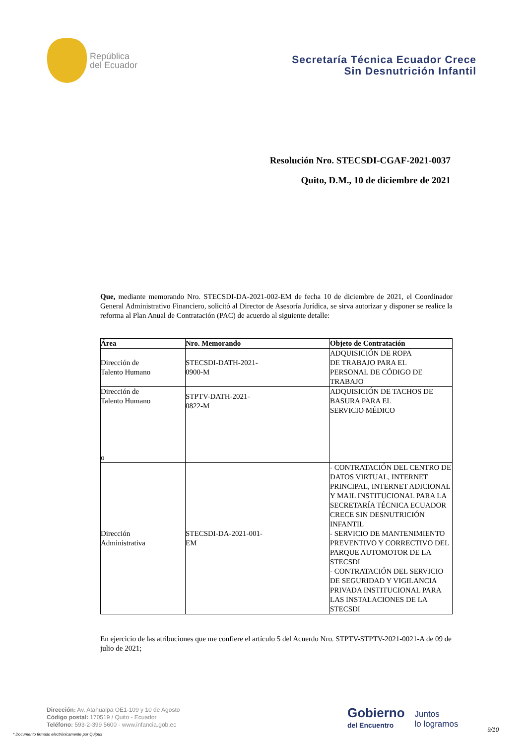República
del Ecuador
Secretaría Técnica Ecuador Crece
Sin Desnutrición Infantil
Resolución Nro. STECSDI-CGAF-2021-0037
Quito, D.M., 10 de diciembre de 2021
Que, mediante memorando Nro. STECSDI-DA-2021-002-EM de fecha 10 de diciembre de 2021, el Coordinador General Administrativo Financiero, solicitó al Director de Asesoría Jurídica, se sirva autorizar y disponer se realice la reforma al Plan Anual de Contratación (PAC) de acuerdo al siguiente detalle:
| Área | Nro. Memorando | Objeto de Contratación |
| --- | --- | --- |
| Dirección de Talento Humano | STECSDI-DATH-2021- 0900-M | ADQUISICIÓN DE ROPA DE TRABAJO PARA EL PERSONAL DE CÓDIGO DE TRABAJO |
| Dirección de Talento Humano o | STPTV-DATH-2021- 0822-M | ADQUISICIÓN DE TACHOS DE BASURA PARA EL SERVICIO MÉDICO |
| Dirección Administrativa | STECSDI-DA-2021-001- EM | - CONTRATACIÓN DEL CENTRO DE DATOS VIRTUAL, INTERNET PRINCIPAL, INTERNET ADICIONAL Y MAIL INSTITUCIONAL PARA LA SECRETARÍA TÉCNICA ECUADOR CRECE SIN DESNUTRICIÓN INFANTIL - SERVICIO DE MANTENIMIENTO PREVENTIVO Y CORRECTIVO DEL PARQUE AUTOMOTOR DE LA STECSDI - CONTRATACIÓN DEL SERVICIO DE SEGURIDAD Y VIGILANCIA PRIVADA INSTITUCIONAL PARA LAS INSTALACIONES DE LA STECSDI |
En ejercicio de las atribuciones que me confiere el artículo 5 del Acuerdo Nro. STPTV-STPTV-2021-0021-A de 09 de julio de 2021;
Dirección: Av. Atahualpa OE1-109 y 10 de Agosto
Código postal: 170519 / Quito - Ecuador
Teléfono: 593-2-399 5600 - www.infancia.gob.ec
Gobierno
del Encuentro
Juntos
lo logramos
9/10
* Documento firmado electrónicamente por Quipux